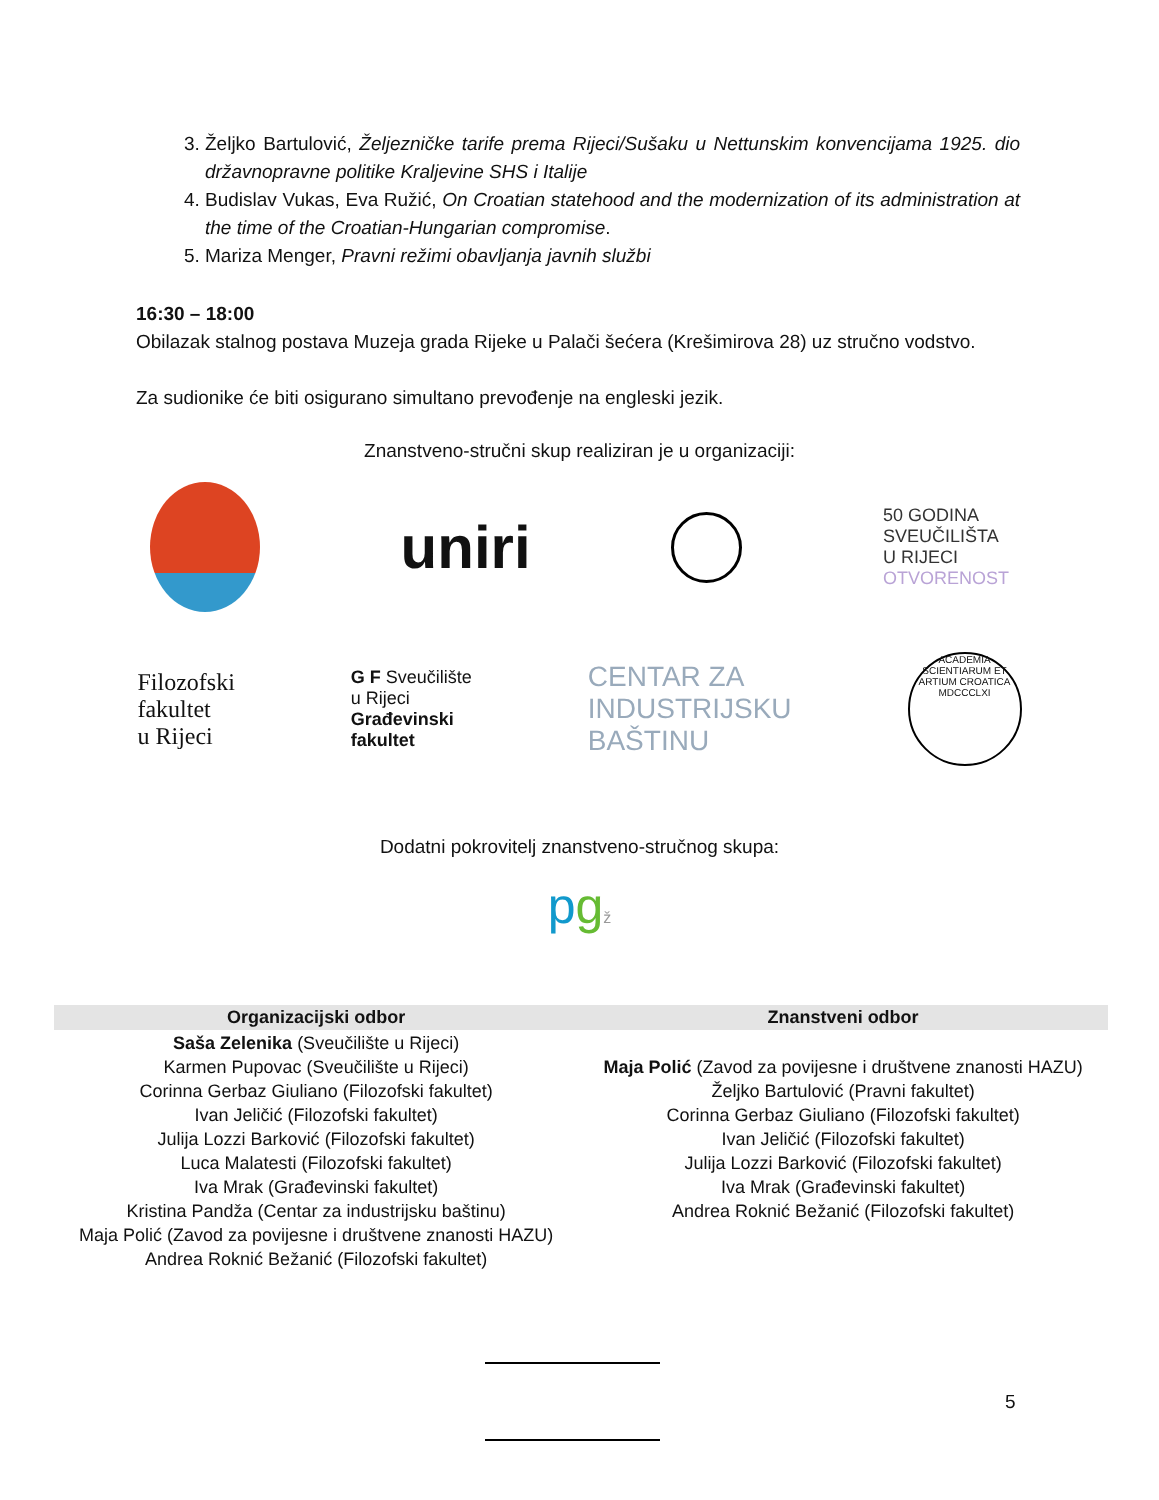3. Željko Bartulović, Željezničke tarife prema Rijeci/Sušaku u Nettunskim konvencijama 1925. dio državnopravne politike Kraljevine SHS i Italije
4. Budislav Vukas, Eva Ružić, On Croatian statehood and the modernization of its administration at the time of the Croatian-Hungarian compromise.
5. Mariza Menger, Pravni režimi obavljanja javnih službi
16:30 – 18:00
Obilazak stalnog postava Muzeja grada Rijeke u Palači šećera (Krešimirova 28) uz stručno vodstvo.
Za sudionike će biti osigurano simultano prevođenje na engleski jezik.
Znanstveno-stručni skup realiziran je u organizaciji:
uniri
50 GODINA
SVEUČILIŠTA
U RIJECI
OTVORENOST
Filozofski
fakultet
u Rijeci
G F Sveučilište
u Rijeci
Građevinski
fakultet
CENTAR ZA
INDUSTRIJSKU
BAŠTINU
ACADEMIA SCIENTIARUM ET ARTIUM CROATICA MDCCCLXI
Dodatni pokrovitelj znanstveno-stručnog skupa:
pgž
| Organizacijski odbor | Znanstveni odbor |
| --- | --- |
| Saša Zelenika (Sveučilište u Rijeci) Karmen Pupovac (Sveučilište u Rijeci) Corinna Gerbaz Giuliano (Filozofski fakultet) Ivan Jeličić (Filozofski fakultet) Julija Lozzi Barković (Filozofski fakultet) Luca Malatesti (Filozofski fakultet) Iva Mrak (Građevinski fakultet) Kristina Pandža (Centar za industrijsku baštinu) Maja Polić (Zavod za povijesne i društvene znanosti HAZU) Andrea Roknić Bežanić (Filozofski fakultet) | Maja Polić (Zavod za povijesne i društvene znanosti HAZU) Željko Bartulović (Pravni fakultet) Corinna Gerbaz Giuliano (Filozofski fakultet) Ivan Jeličić (Filozofski fakultet) Julija Lozzi Barković (Filozofski fakultet) Iva Mrak (Građevinski fakultet) Andrea Roknić Bežanić (Filozofski fakultet) |
5